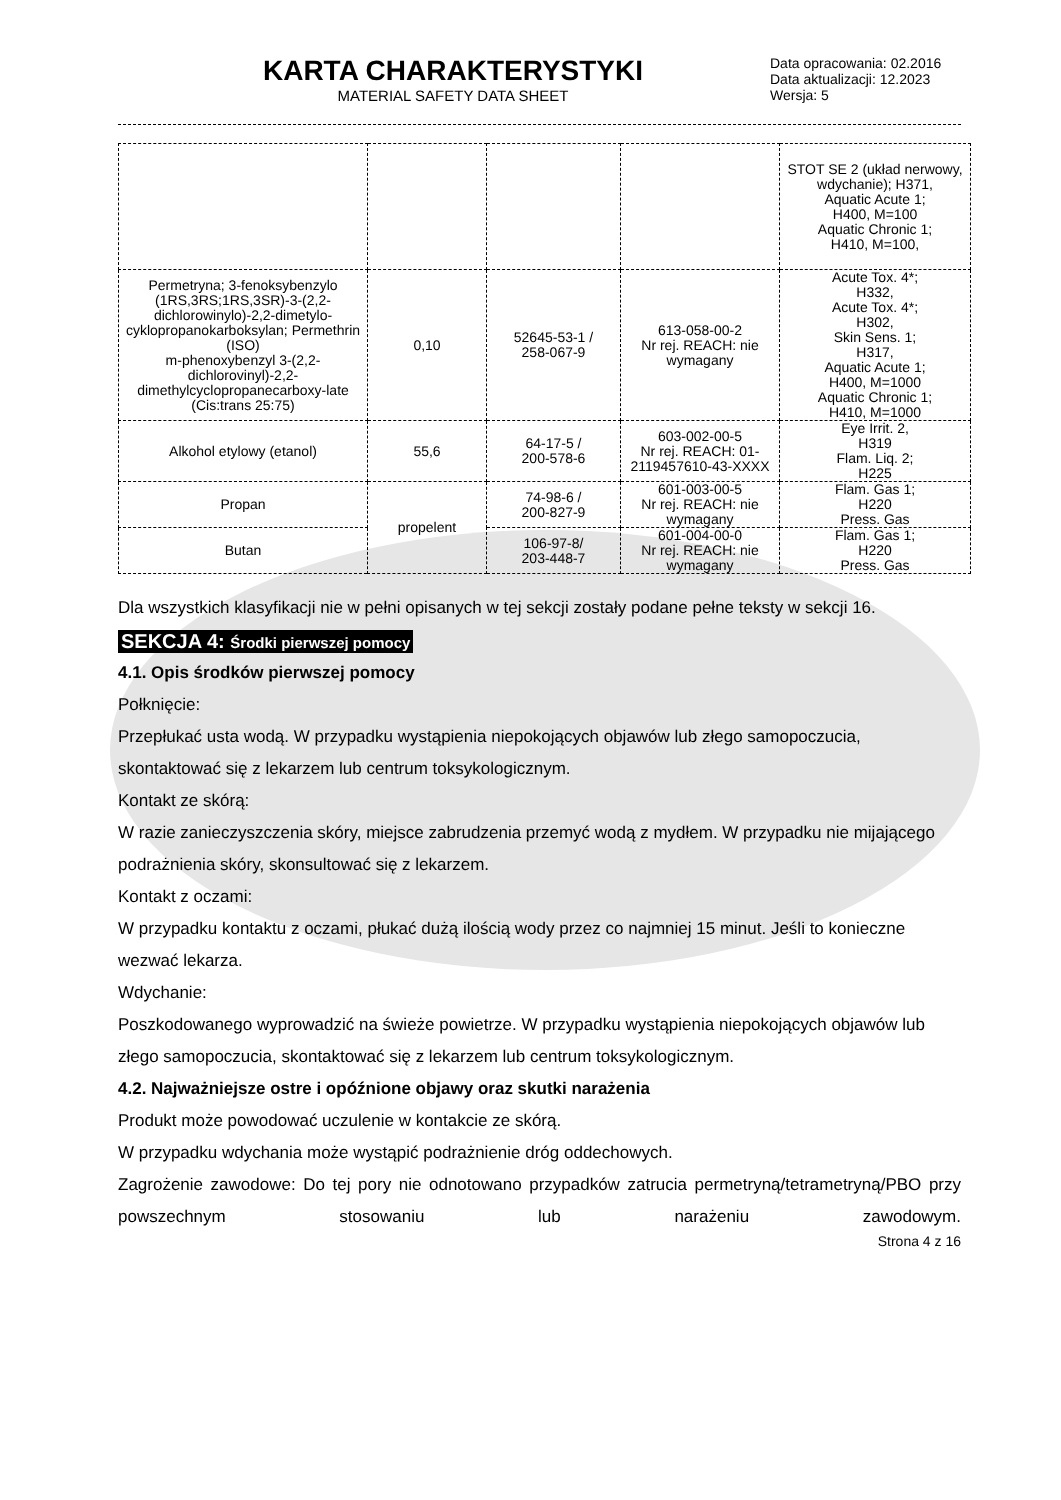KARTA CHARAKTERYSTYKI
MATERIAL SAFETY DATA SHEET
Data opracowania: 02.2016
Data aktualizacji: 12.2023
Wersja: 5
| | | | | STOT SE 2 (układ nerwowy, wdychanie); H371, Aquatic Acute 1; H400, M=100 Aquatic Chronic 1; H410, M=100, |
| Permetryna; 3-fenoksybenzylo (1RS,3RS;1RS,3SR)-3-(2,2-dichlorowinylo)-2,2-dimetylo-cyklopropanokarboksylan; Permethrin (ISO) m-phenoxybenzyl 3-(2,2-dichlorovinyl)-2,2-dimethylcyclopropanecarboxy-late (Cis:trans 25:75) | 0,10 | 52645-53-1 / 258-067-9 | 613-058-00-2 Nr rej. REACH: nie wymagany | Acute Tox. 4*; H332, Acute Tox. 4*; H302, Skin Sens. 1; H317, Aquatic Acute 1; H400, M=1000 Aquatic Chronic 1; H410, M=1000 |
| Alkohol etylowy (etanol) | 55,6 | 64-17-5 / 200-578-6 | 603-002-00-5 Nr rej. REACH: 01-2119457610-43-XXXX | Eye Irrit. 2, H319 Flam. Liq. 2; H225 |
| Propan | propelent | 74-98-6 / 200-827-9 | 601-003-00-5 Nr rej. REACH: nie wymagany | Flam. Gas 1; H220 Press. Gas |
| Butan | | 106-97-8/ 203-448-7 | 601-004-00-0 Nr rej. REACH: nie wymagany | Flam. Gas 1; H220 Press. Gas |
Dla wszystkich klasyfikacji nie w pełni opisanych w tej sekcji zostały podane pełne teksty w sekcji 16.
SEKCJA 4: Środki pierwszej pomocy
4.1. Opis środków pierwszej pomocy
Połknięcie:
Przepłukać usta wodą. W przypadku wystąpienia niepokojących objawów lub złego samopoczucia, skontaktować się z lekarzem lub centrum toksykologicznym.
Kontakt ze skórą:
W razie zanieczyszczenia skóry, miejsce zabrudzenia przemyć wodą z mydłem. W przypadku nie mijającego podrażnienia skóry, skonsultować się z lekarzem.
Kontakt z oczami:
W przypadku kontaktu z oczami, płukać dużą ilością wody przez co najmniej 15 minut. Jeśli to konieczne wezwać lekarza.
Wdychanie:
Poszkodowanego wyprowadzić na świeże powietrze. W przypadku wystąpienia niepokojących objawów lub złego samopoczucia, skontaktować się z lekarzem lub centrum toksykologicznym.
4.2. Najważniejsze ostre i opóźnione objawy oraz skutki narażenia
Produkt może powodować uczulenie w kontakcie ze skórą.
W przypadku wdychania może wystąpić podrażnienie dróg oddechowych.
Zagrożenie zawodowe: Do tej pory nie odnotowano przypadków zatrucia permetryną/tetrametryną/PBO przy powszechnym stosowaniu lub narażeniu zawodowym.
Strona 4 z 16